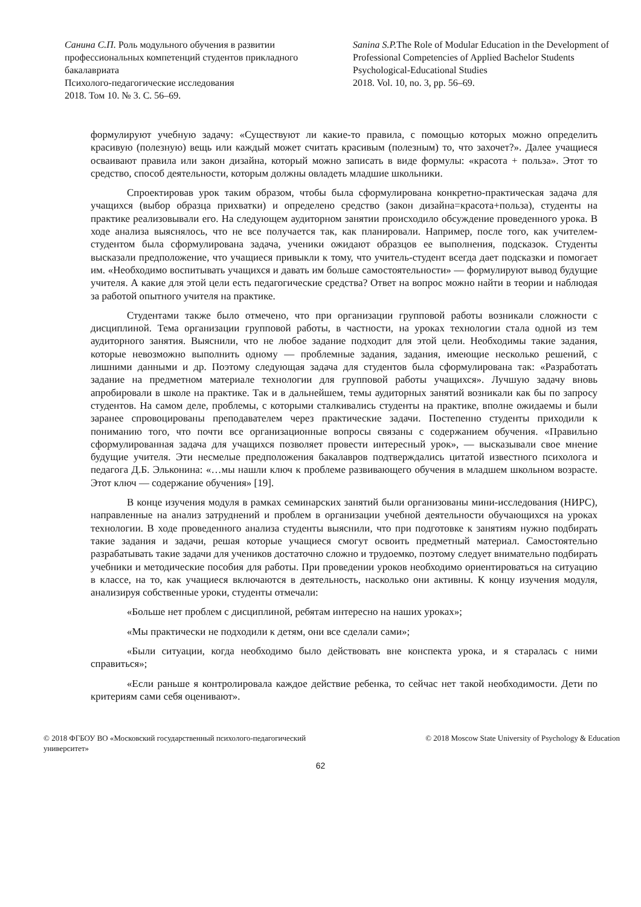Санина С.П. Роль модульного обучения в развитии профессиональных компетенций студентов прикладного бакалавриата
Психолого-педагогические исследования
2018. Том 10. № 3. С. 56–69.
Sanina S.P. The Role of Modular Education in the Development of Professional Competencies of Applied Bachelor Students
Psychological-Educational Studies
2018. Vol. 10, no. 3, pp. 56–69.
формулируют учебную задачу: «Существуют ли какие-то правила, с помощью которых можно определить красивую (полезную) вещь или каждый может считать красивым (полезным) то, что захочет?». Далее учащиеся осваивают правила или закон дизайна, который можно записать в виде формулы: «красота + польза». Этот то средство, способ деятельности, которым должны овладеть младшие школьники.
Спроектировав урок таким образом, чтобы была сформулирована конкретно-практическая задача для учащихся (выбор образца прихватки) и определено средство (закон дизайна=красота+польза), студенты на практике реализовывали его. На следующем аудиторном занятии происходило обсуждение проведенного урока. В ходе анализа выяснялось, что не все получается так, как планировали. Например, после того, как учителем-студентом была сформулирована задача, ученики ожидают образцов ее выполнения, подсказок. Студенты высказали предположение, что учащиеся привыкли к тому, что учитель-студент всегда дает подсказки и помогает им. «Необходимо воспитывать учащихся и давать им больше самостоятельности» — формулируют вывод будущие учителя. А какие для этой цели есть педагогические средства? Ответ на вопрос можно найти в теории и наблюдая за работой опытного учителя на практике.
Студентами также было отмечено, что при организации групповой работы возникали сложности с дисциплиной. Тема организации групповой работы, в частности, на уроках технологии стала одной из тем аудиторного занятия. Выяснили, что не любое задание подходит для этой цели. Необходимы такие задания, которые невозможно выполнить одному — проблемные задания, задания, имеющие несколько решений, с лишними данными и др. Поэтому следующая задача для студентов была сформулирована так: «Разработать задание на предметном материале технологии для групповой работы учащихся». Лучшую задачу вновь апробировали в школе на практике. Так и в дальнейшем, темы аудиторных занятий возникали как бы по запросу студентов. На самом деле, проблемы, с которыми сталкивались студенты на практике, вполне ожидаемы и были заранее спровоцированы преподавателем через практические задачи. Постепенно студенты приходили к пониманию того, что почти все организационные вопросы связаны с содержанием обучения. «Правильно сформулированная задача для учащихся позволяет провести интересный урок», — высказывали свое мнение будущие учителя. Эти несмелые предположения бакалавров подтверждались цитатой известного психолога и педагога Д.Б. Эльконина: «…мы нашли ключ к проблеме развивающего обучения в младшем школьном возрасте. Этот ключ — содержание обучения» [19].
В конце изучения модуля в рамках семинарских занятий были организованы мини-исследования (НИРС), направленные на анализ затруднений и проблем в организации учебной деятельности обучающихся на уроках технологии. В ходе проведенного анализа студенты выяснили, что при подготовке к занятиям нужно подбирать такие задания и задачи, решая которые учащиеся смогут освоить предметный материал. Самостоятельно разрабатывать такие задачи для учеников достаточно сложно и трудоемко, поэтому следует внимательно подбирать учебники и методические пособия для работы. При проведении уроков необходимо ориентироваться на ситуацию в классе, на то, как учащиеся включаются в деятельность, насколько они активны. К концу изучения модуля, анализируя собственные уроки, студенты отмечали:
«Больше нет проблем с дисциплиной, ребятам интересно на наших уроках»;
«Мы практически не подходили к детям, они все сделали сами»;
«Были ситуации, когда необходимо было действовать вне конспекта урока, и я старалась с ними справиться»;
«Если раньше я контролировала каждое действие ребенка, то сейчас нет такой необходимости. Дети по критериям сами себя оценивают».
© 2018 ФГБОУ ВО «Московский государственный психолого-педагогический университет»
© 2018 Moscow State University of Psychology & Education
62